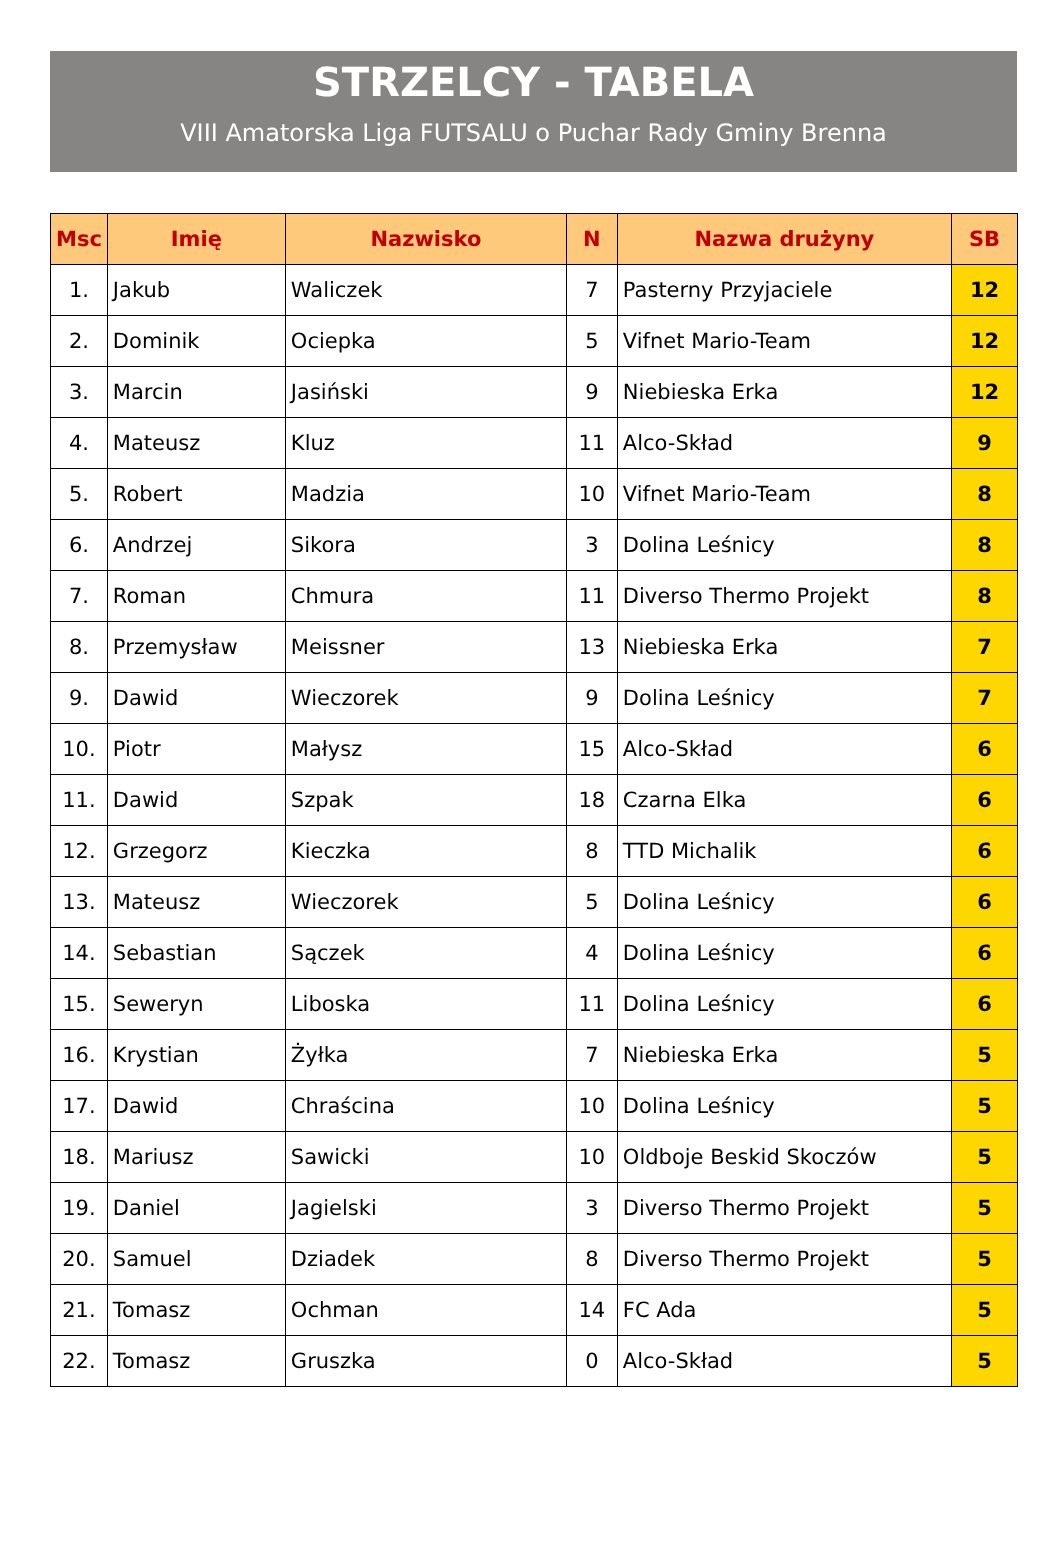STRZELCY - TABELA
VIII Amatorska Liga FUTSALU o Puchar Rady Gminy Brenna
| Msc | Imię | Nazwisko | N | Nazwa drużyny | SB |
| --- | --- | --- | --- | --- | --- |
| 1. | Jakub | Waliczek | 7 | Pasterny Przyjaciele | 12 |
| 2. | Dominik | Ociepka | 5 | Vifnet Mario-Team | 12 |
| 3. | Marcin | Jasiński | 9 | Niebieska Erka | 12 |
| 4. | Mateusz | Kluz | 11 | Alco-Skład | 9 |
| 5. | Robert | Madzia | 10 | Vifnet Mario-Team | 8 |
| 6. | Andrzej | Sikora | 3 | Dolina Leśnicy | 8 |
| 7. | Roman | Chmura | 11 | Diverso Thermo Projekt | 8 |
| 8. | Przemysław | Meissner | 13 | Niebieska Erka | 7 |
| 9. | Dawid | Wieczorek | 9 | Dolina Leśnicy | 7 |
| 10. | Piotr | Małysz | 15 | Alco-Skład | 6 |
| 11. | Dawid | Szpak | 18 | Czarna Elka | 6 |
| 12. | Grzegorz | Kieczka | 8 | TTD Michalik | 6 |
| 13. | Mateusz | Wieczorek | 5 | Dolina Leśnicy | 6 |
| 14. | Sebastian | Sączek | 4 | Dolina Leśnicy | 6 |
| 15. | Seweryn | Liboska | 11 | Dolina Leśnicy | 6 |
| 16. | Krystian | Żyłka | 7 | Niebieska Erka | 5 |
| 17. | Dawid | Chraścina | 10 | Dolina Leśnicy | 5 |
| 18. | Mariusz | Sawicki | 10 | Oldboje Beskid Skoczów | 5 |
| 19. | Daniel | Jagielski | 3 | Diverso Thermo Projekt | 5 |
| 20. | Samuel | Dziadek | 8 | Diverso Thermo Projekt | 5 |
| 21. | Tomasz | Ochman | 14 | FC Ada | 5 |
| 22. | Tomasz | Gruszka | 0 | Alco-Skład | 5 |